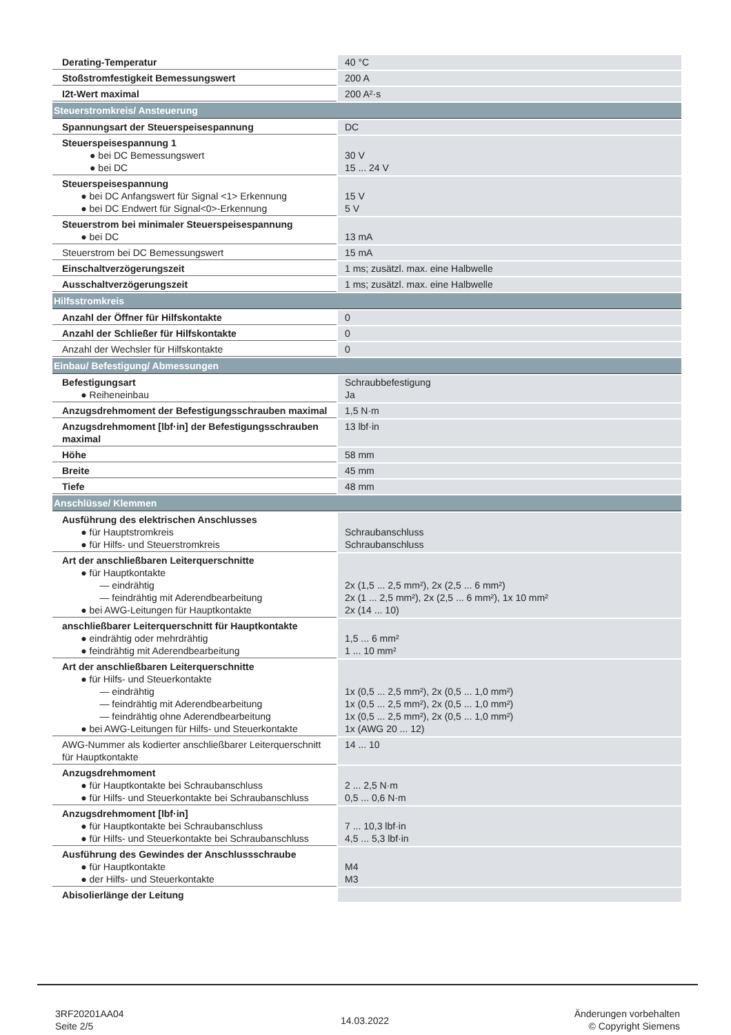| Derating-Temperatur | 40 °C |
| Stoßstromfestigkeit Bemessungswert | 200 A |
| I2t-Wert maximal | 200 A²·s |
| Steuerstromkreis/ Ansteuerung | |
| Spannungsart der Steuerspeisespannung | DC |
| Steuerspeisespannung 1 ● bei DC Bemessungswert ● bei DC | 30 V 15 ... 24 V |
| Steuerspeisespannung ● bei DC Anfangswert für Signal <1> Erkennung ● bei DC Endwert für Signal<0>-Erkennung | 15 V 5 V |
| Steuerstrom bei minimaler Steuerspeisespannung ● bei DC | 13 mA |
| Steuerstrom bei DC Bemessungswert | 15 mA |
| Einschaltverzögerungszeit | 1 ms; zusätzl. max. eine Halbwelle |
| Ausschaltverzögerungszeit | 1 ms; zusätzl. max. eine Halbwelle |
| Hilfsstromkreis | |
| Anzahl der Öffner für Hilfskontakte | 0 |
| Anzahl der Schließer für Hilfskontakte | 0 |
| Anzahl der Wechsler für Hilfskontakte | 0 |
| Einbau/ Befestigung/ Abmessungen | |
| Befestigungsart ● Reiheneinbau | Schraubbefestigung Ja |
| Anzugsdrehmoment der Befestigungsschrauben maximal | 1,5 N·m |
| Anzugsdrehmoment [lbf·in] der Befestigungsschrauben maximal | 13 lbf·in |
| Höhe | 58 mm |
| Breite | 45 mm |
| Tiefe | 48 mm |
| Anschlüsse/ Klemmen | |
| Ausführung des elektrischen Anschlusses ● für Hauptstromkreis ● für Hilfs- und Steuerstromkreis | Schraubanschluss Schraubanschluss |
| Art der anschließbaren Leiterquerschnitte ● für Hauptkontakte — eindrähtig — feindrähtig mit Aderendbearbeitung ● bei AWG-Leitungen für Hauptkontakte | 2x (1,5 ... 2,5 mm²), 2x (2,5 ... 6 mm²) 2x (1 ... 2,5 mm²), 2x (2,5 ... 6 mm²), 1x 10 mm² 2x (14 ... 10) |
| anschließbarer Leiterquerschnitt für Hauptkontakte ● eindrähtig oder mehrdrähtig ● feindrähtig mit Aderendbearbeitung | 1,5 ... 6 mm² 1 ... 10 mm² |
| Art der anschließbaren Leiterquerschnitte ● für Hilfs- und Steuerkontakte — eindrähtig — feindrähtig mit Aderendbearbeitung — feindrähtig ohne Aderendbearbeitung ● bei AWG-Leitungen für Hilfs- und Steuerkontakte | 1x (0,5 ... 2,5 mm²), 2x (0,5 ... 1,0 mm²) 1x (0,5 ... 2,5 mm²), 2x (0,5 ... 1,0 mm²) 1x (0,5 ... 2,5 mm²), 2x (0,5 ... 1,0 mm²) 1x (AWG 20 ... 12) |
| AWG-Nummer als kodierter anschließbarer Leiterquerschnitt für Hauptkontakte | 14 ... 10 |
| Anzugsdrehmoment ● für Hauptkontakte bei Schraubanschluss ● für Hilfs- und Steuerkontakte bei Schraubanschluss | 2 ... 2,5 N·m 0,5 ... 0,6 N·m |
| Anzugsdrehmoment [lbf·in] ● für Hauptkontakte bei Schraubanschluss ● für Hilfs- und Steuerkontakte bei Schraubanschluss | 7 ... 10,3 lbf·in 4,5 ... 5,3 lbf·in |
| Ausführung des Gewindes der Anschlussschraube ● für Hauptkontakte ● der Hilfs- und Steuerkontakte | M4 M3 |
| Abisolierlänge der Leitung | |
3RF20201AA04
Seite 2/5
14.03.2022
Änderungen vorbehalten
© Copyright Siemens